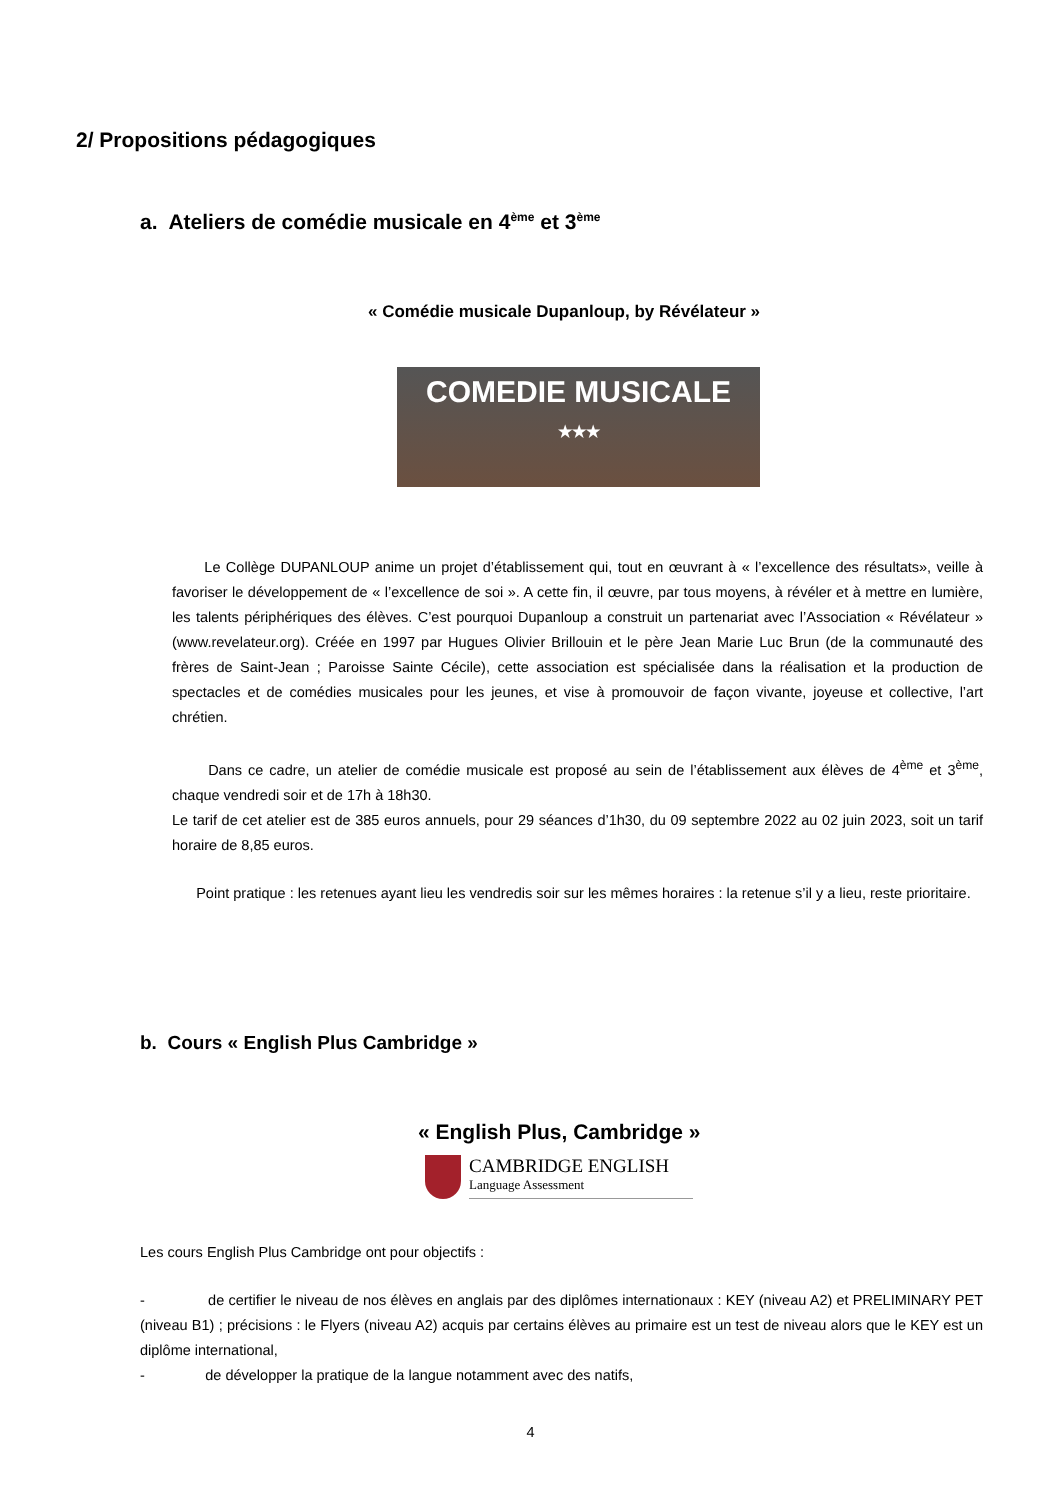2/ Propositions pédagogiques
a. Ateliers de comédie musicale en 4<sup>ème</sup> et 3<sup>ème</sup>
« Comédie musicale Dupanloup, by Révélateur »
COMEDIE MUSICALE
★★★
Le Collège DUPANLOUP anime un projet d’établissement qui, tout en œuvrant à « l’excellence des résultats», veille à favoriser le développement de « l’excellence de soi ». A cette fin, il œuvre, par tous moyens, à révéler et à mettre en lumière, les talents périphériques des élèves. C’est pourquoi Dupanloup a construit un partenariat avec l’Association « Révélateur » (www.revelateur.org). Créée en 1997 par Hugues Olivier Brillouin et le père Jean Marie Luc Brun (de la communauté des frères de Saint-Jean ; Paroisse Sainte Cécile), cette association est spécialisée dans la réalisation et la production de spectacles et de comédies musicales pour les jeunes, et vise à promouvoir de façon vivante, joyeuse et collective, l’art chrétien.
Dans ce cadre, un atelier de comédie musicale est proposé au sein de l’établissement aux élèves de 4<sup>ème</sup> et 3<sup>ème</sup>, chaque vendredi soir et de 17h à 18h30.
Le tarif de cet atelier est de 385 euros annuels, pour 29 séances d’1h30, du 09 septembre 2022 au 02 juin 2023, soit un tarif horaire de 8,85 euros.
Point pratique : les retenues ayant lieu les vendredis soir sur les mêmes horaires : la retenue s’il y a lieu, reste prioritaire.
b. Cours « English Plus Cambridge »
« English Plus, Cambridge »
CAMBRIDGE ENGLISH
Language Assessment
Les cours English Plus Cambridge ont pour objectifs :
- de certifier le niveau de nos élèves en anglais par des diplômes internationaux : KEY (niveau A2) et PRELIMINARY PET (niveau B1) ; précisions : le Flyers (niveau A2) acquis par certains élèves au primaire est un test de niveau alors que le KEY est un diplôme international,
- de développer la pratique de la langue notamment avec des natifs,
4